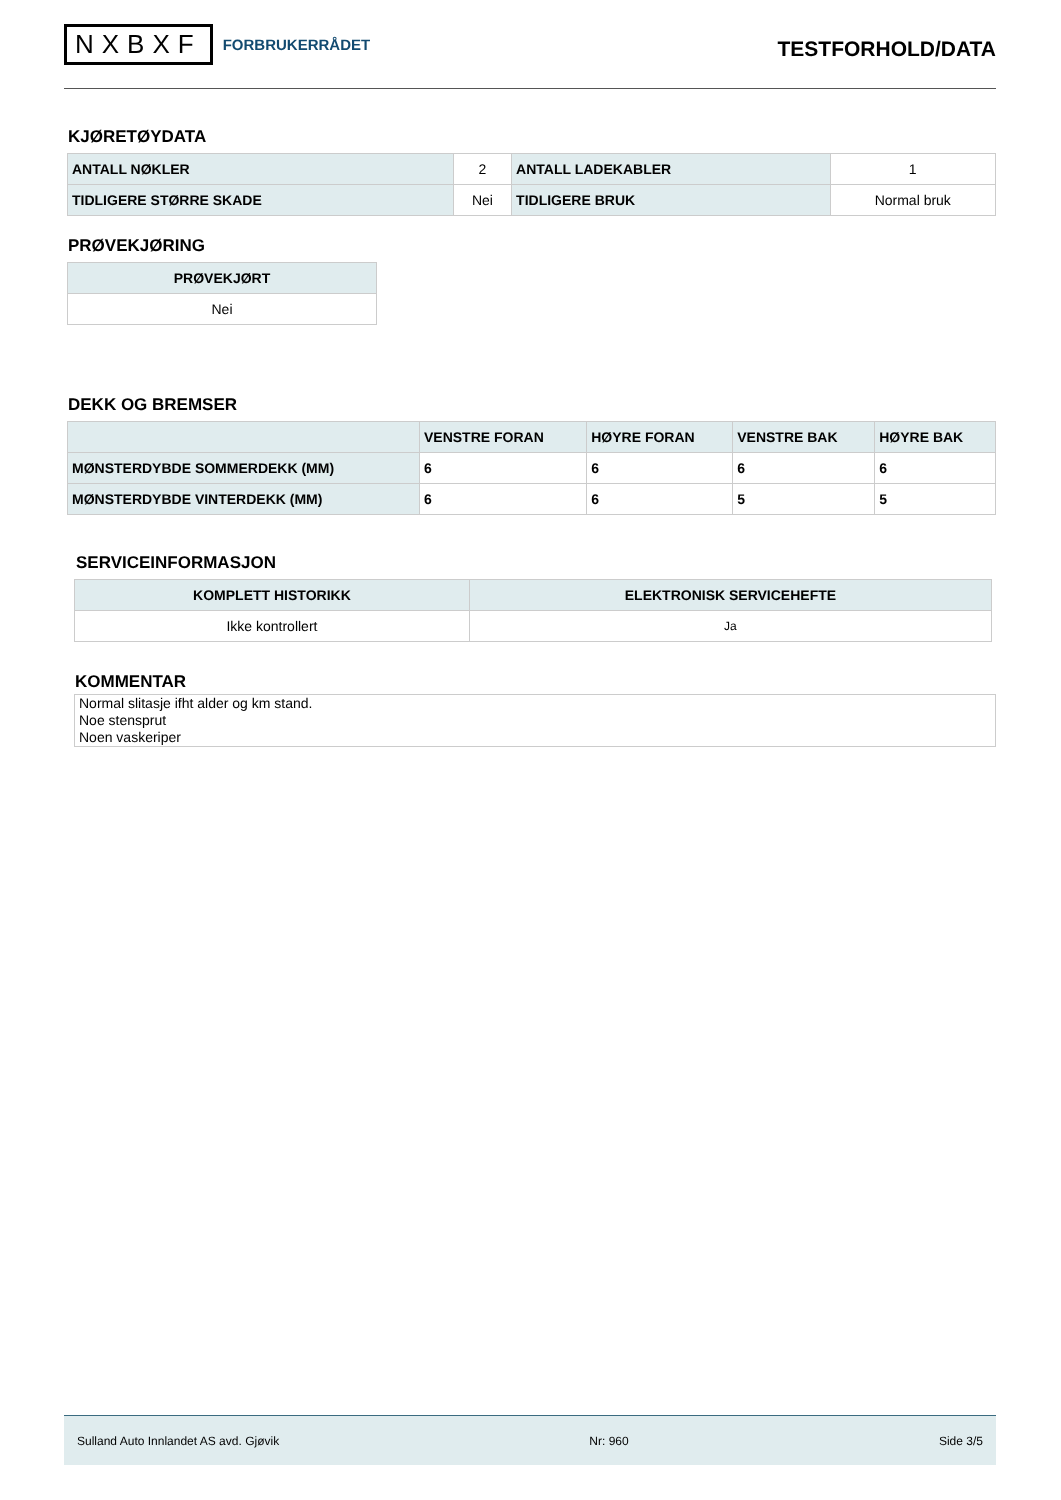NXBXF FORBRUKERRÅDET
TESTFORHOLD/DATA
KJØRETØYDATA
| ANTALL NØKLER | 2 | ANTALL LADEKABLER | 1 |
| TIDLIGERE STØRRE SKADE | Nei | TIDLIGERE BRUK | Normal bruk |
PRØVEKJØRING
| PRØVEKJØRT |
| --- |
| Nei |
DEKK OG BREMSER
| | VENSTRE FORAN | HØYRE FORAN | VENSTRE BAK | HØYRE BAK |
| --- | --- | --- | --- | --- |
| MØNSTERDYBDE SOMMERDEKK (MM) | 6 | 6 | 6 | 6 |
| MØNSTERDYBDE VINTERDEKK (MM) | 6 | 6 | 5 | 5 |
SERVICEINFORMASJON
| KOMPLETT HISTORIKK | ELEKTRONISK SERVICEHEFTE |
| --- | --- |
| Ikke kontrollert | Ja |
KOMMENTAR
Normal slitasje ifht alder og km stand.
Noe stensprut
Noen vaskeriper
Sulland Auto Innlandet AS avd. Gjøvik Nr: 960 Side 3/5